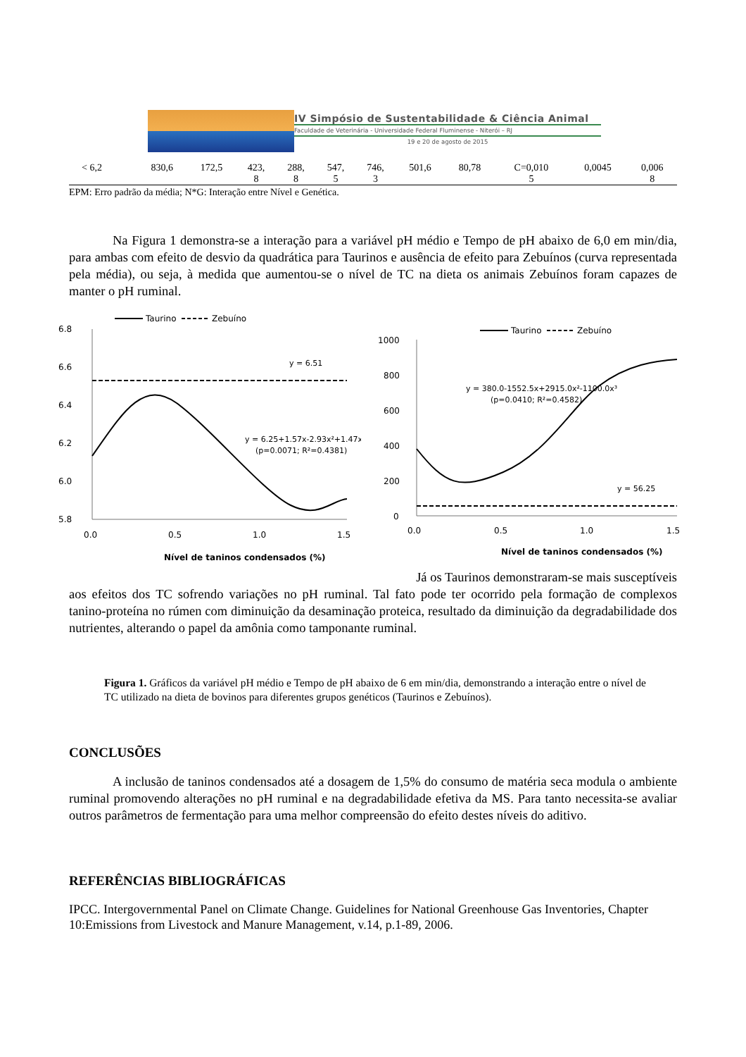IV Simpósio de Sustentabilidade & Ciência Animal
Faculdade de Veterinária - Universidade Federal Fluminense - Niterói – RJ
19 e 20 de agosto de 2015
| < 6,2 | 830,6 | 172,5 | 423, 8 | 288, 8 | 547, 5 | 746, 3 | 501,6 | 80,78 | C=0,010 5 | 0,0045 | 0,006 8 |
EPM: Erro padrão da média; N*G: Interação entre Nível e Genética.
Na Figura 1 demonstra-se a interação para a variável pH médio e Tempo de pH abaixo de 6,0 em min/dia, para ambas com efeito de desvio da quadrática para Taurinos e ausência de efeito para Zebuínos (curva representada pela média), ou seja, à medida que aumentou-se o nível de TC na dieta os animais Zebuínos foram capazes de manter o pH ruminal.
Taurino
Zebuíno
6.8
6.6
6.4
6.2
6.0
5.8
0.0
0.5
1.0
1.5
Nível de taninos condensados (%)
pH médio
y = 6.51
y = 6.25+1.57x-2.93x²+1.47x³
(p=0.0071; R²=0.4381)
Taurino
Zebuíno
1000
800
600
400
200
0
0.0
0.5
1.0
1.5
Nível de taninos condensados (%)
y = 380.0-1552.5x+2915.0x²-1100.0x³
(p=0.0410; R²=0.4582)
y = 56.25
Já os Taurinos demonstraram-se mais susceptíveis
aos efeitos dos TC sofrendo variações no pH ruminal. Tal fato pode ter ocorrido pela formação de complexos tanino-proteína no rúmen com diminuição da desaminação proteica, resultado da diminuição da degradabilidade dos nutrientes, alterando o papel da amônia como tamponante ruminal.
Figura 1. Gráficos da variável pH médio e Tempo de pH abaixo de 6 em min/dia, demonstrando a interação entre o nível de TC utilizado na dieta de bovinos para diferentes grupos genéticos (Taurinos e Zebuínos).
CONCLUSÕES
A inclusão de taninos condensados até a dosagem de 1,5% do consumo de matéria seca modula o ambiente ruminal promovendo alterações no pH ruminal e na degradabilidade efetiva da MS. Para tanto necessita-se avaliar outros parâmetros de fermentação para uma melhor compreensão do efeito destes níveis do aditivo.
REFERÊNCIAS BIBLIOGRÁFICAS
IPCC. Intergovernmental Panel on Climate Change. Guidelines for National Greenhouse Gas Inventories, Chapter 10:Emissions from Livestock and Manure Management, v.14, p.1-89, 2006.